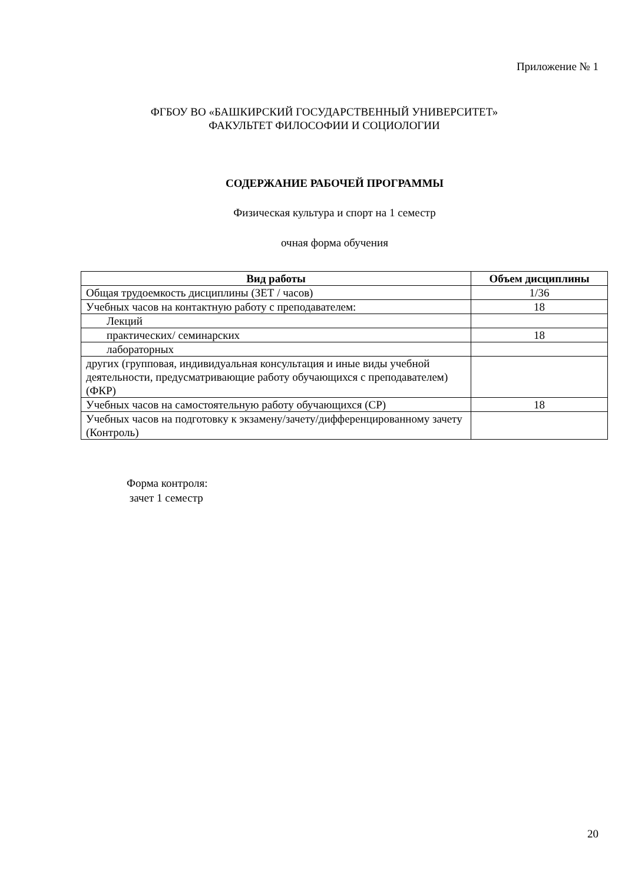Приложение № 1
ФГБОУ ВО «БАШКИРСКИЙ ГОСУДАРСТВЕННЫЙ УНИВЕРСИТЕТ»
ФАКУЛЬТЕТ ФИЛОСОФИИ И СОЦИОЛОГИИ
СОДЕРЖАНИЕ РАБОЧЕЙ ПРОГРАММЫ
Физическая культура и спорт на 1 семестр
очная форма обучения
| Вид работы | Объем дисциплины |
| --- | --- |
| Общая трудоемкость дисциплины (ЗЕТ / часов) | 1/36 |
| Учебных часов на контактную работу с преподавателем: | 18 |
| Лекций | |
| практических/ семинарских | 18 |
| лабораторных | |
| других (групповая, индивидуальная консультация и иные виды учебной деятельности, предусматривающие работу обучающихся с преподавателем) (ФКР) | |
| Учебных часов на самостоятельную работу обучающихся (СР) | 18 |
| Учебных часов на подготовку к экзамену/зачету/дифференцированному зачету (Контроль) | |
Форма контроля:
зачет 1 семестр
20